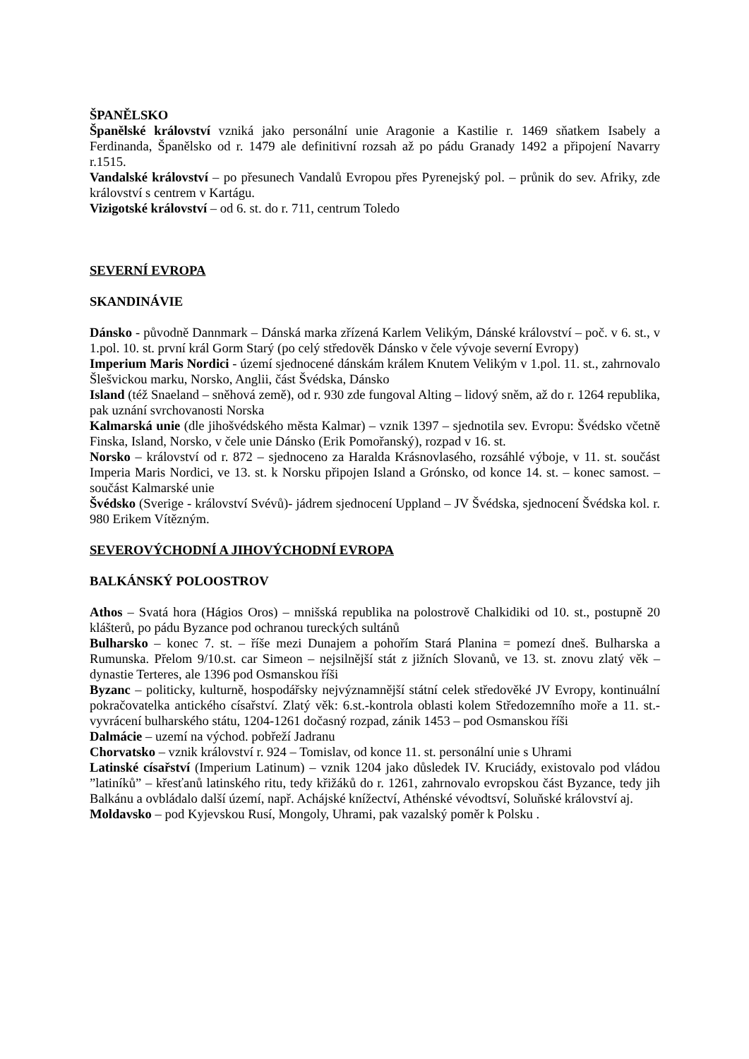ŠPANĚLSKO
Španělské království vzniká jako personální unie Aragonie a Kastilie r. 1469 sňatkem Isabely a Ferdinanda, Španělsko od r. 1479 ale definitivní rozsah až po pádu Granady 1492 a připojení Navarry r.1515.
Vandalské království – po přesunech Vandalů Evropou přes Pyrenejský pol. – průnik do sev. Afriky, zde království s centrem v Kartágu.
Vizigotské království – od 6. st. do r. 711, centrum Toledo
SEVERNÍ EVROPA
SKANDINÁVIE
Dánsko - původně Dannmark – Dánská marka zřízená Karlem Velikým, Dánské království – poč. v 6. st., v 1.pol. 10. st. první král Gorm Starý (po celý středověk Dánsko v čele vývoje severní Evropy)
Imperium Maris Nordici - území sjednocené dánskám králem Knutem Velikým v 1.pol. 11. st., zahrnovalo Šlešvickou marku, Norsko, Anglii, část Švédska, Dánsko
Island (též Snaeland – sněhová země), od r. 930 zde fungoval Alting – lidový sněm, až do r. 1264 republika, pak uznání svrchovanosti Norska
Kalmarská unie (dle jihošvédského města Kalmar) – vznik 1397 – sjednotila sev. Evropu: Švédsko včetně Finska, Island, Norsko, v čele unie Dánsko (Erik Pomořanský), rozpad v 16. st.
Norsko – království od r. 872 – sjednoceno za Haralda Krásnovlasého, rozsáhlé výboje, v 11. st. součást Imperia Maris Nordici, ve 13. st. k Norsku připojen Island a Grónsko, od konce 14. st. – konec samost. – součást Kalmarské unie
Švédsko (Sverige - království Svévů)- jádrem sjednocení Uppland – JV Švédska, sjednocení Švédska kol. r. 980 Erikem Vítězným.
SEVEROVÝCHODNÍ A JIHOVÝCHODNÍ EVROPA
BALKÁNSKÝ POLOOSTROV
Athos – Svatá hora (Hágios Oros) – mnišská republika na polostrově Chalkidiki od 10. st., postupně 20 klášterů, po pádu Byzance pod ochranou tureckých sultánů
Bulharsko – konec 7. st. – říše mezi Dunajem a pohořím Stará Planina = pomezí dneš. Bulharska a Rumunska. Přelom 9/10.st. car Simeon – nejsilnější stát z jižních Slovanů, ve 13. st. znovu zlatý věk – dynastie Terteres, ale 1396 pod Osmanskou říši
Byzanc – politicky, kulturně, hospodářsky nejvýznamnější státní celek středověké JV Evropy, kontinuální pokračovatelka antického císařství. Zlatý věk: 6.st.-kontrola oblasti kolem Středozemního moře a 11. st.- vyvrácení bulharského státu, 1204-1261 dočasný rozpad, zánik 1453 – pod Osmanskou říši
Dalmácie – uzemí na východ. pobřeží Jadranu
Chorvatsko – vznik království r. 924 – Tomislav, od konce 11. st. personální unie s Uhrami
Latinské císařství (Imperium Latinum) – vznik 1204 jako důsledek IV. Kruciády, existovalo pod vládou ”latiníků” – křesťanů latinského ritu, tedy křižáků do r. 1261, zahrnovalo evropskou část Byzance, tedy jih Balkánu a ovbládalo další území, např. Achájské knížectví, Athénské vévodtsví, Soluňské království aj.
Moldavsko – pod Kyjevskou Rusí, Mongoly, Uhrami, pak vazalský poměr k Polsku .